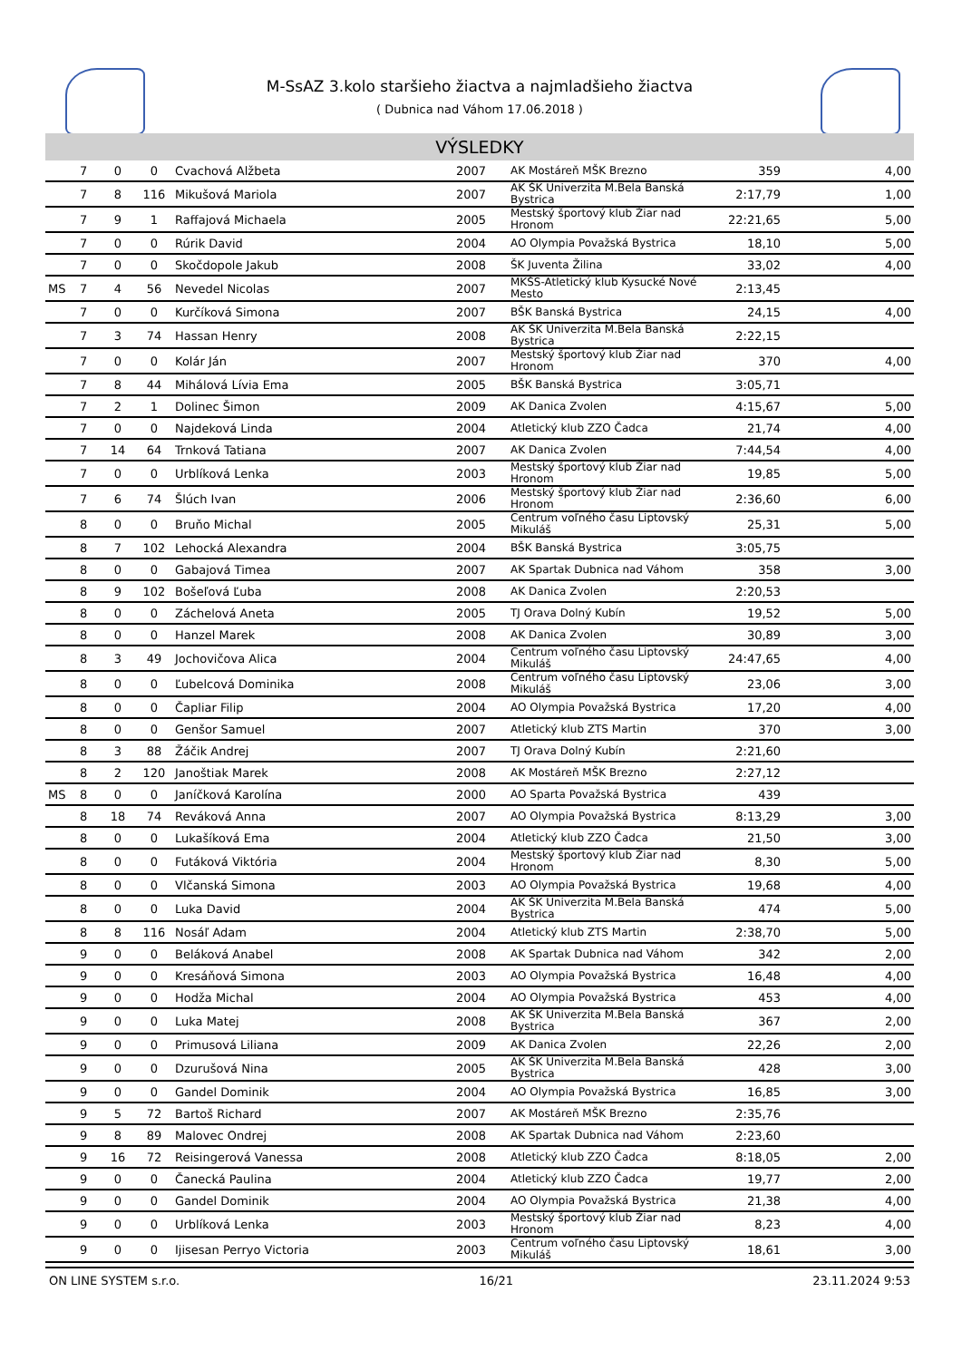M-SsAZ 3.kolo staršieho žiactva a najmladšieho žiactva
( Dubnica nad Váhom 17.06.2018 )
VÝSLEDKY
| | 7 | 0 | 0 | Cvachová Alžbeta | 2007 | AK Mostáreň MŠK Brezno | 359 | 4,00 |
| | 7 | 8 | 116 | Mikušová Mariola | 2007 | AK ŠK Univerzita M.Bela Banská Bystrica | 2:17,79 | 1,00 |
| | 7 | 9 | 1 | Raffajová Michaela | 2005 | Mestský športový klub Žiar nad Hronom | 22:21,65 | 5,00 |
| | 7 | 0 | 0 | Rúrik David | 2004 | AO Olympia Považská Bystrica | 18,10 | 5,00 |
| | 7 | 0 | 0 | Skočdopole Jakub | 2008 | ŠK Juventa Žilina | 33,02 | 4,00 |
| MS | 7 | 4 | 56 | Nevedel Nicolas | 2007 | MKŠS-Atletický klub Kysucké Nové Mesto | 2:13,45 | |
| | 7 | 0 | 0 | Kurčíková Simona | 2007 | BŠK Banská Bystrica | 24,15 | 4,00 |
| | 7 | 3 | 74 | Hassan Henry | 2008 | AK ŠK Univerzita M.Bela Banská Bystrica | 2:22,15 | |
| | 7 | 0 | 0 | Kolár Ján | 2007 | Mestský športový klub Žiar nad Hronom | 370 | 4,00 |
| | 7 | 8 | 44 | Mihálová Lívia Ema | 2005 | BŠK Banská Bystrica | 3:05,71 | |
| | 7 | 2 | 1 | Dolinec Šimon | 2009 | AK Danica Zvolen | 4:15,67 | 5,00 |
| | 7 | 0 | 0 | Najdeková Linda | 2004 | Atletický klub ZZO Čadca | 21,74 | 4,00 |
| | 7 | 14 | 64 | Trnková Tatiana | 2007 | AK Danica Zvolen | 7:44,54 | 4,00 |
| | 7 | 0 | 0 | Urblíková Lenka | 2003 | Mestský športový klub Žiar nad Hronom | 19,85 | 5,00 |
| | 7 | 6 | 74 | Šlúch Ivan | 2006 | Mestský športový klub Žiar nad Hronom | 2:36,60 | 6,00 |
| | 8 | 0 | 0 | Bruňo Michal | 2005 | Centrum voľného času Liptovský Mikuláš | 25,31 | 5,00 |
| | 8 | 7 | 102 | Lehocká Alexandra | 2004 | BŠK Banská Bystrica | 3:05,75 | |
| | 8 | 0 | 0 | Gabajová Timea | 2007 | AK Spartak Dubnica nad Váhom | 358 | 3,00 |
| | 8 | 9 | 102 | Bošeľová Ľuba | 2008 | AK Danica Zvolen | 2:20,53 | |
| | 8 | 0 | 0 | Záchelová Aneta | 2005 | TJ Orava Dolný Kubín | 19,52 | 5,00 |
| | 8 | 0 | 0 | Hanzel Marek | 2008 | AK Danica Zvolen | 30,89 | 3,00 |
| | 8 | 3 | 49 | Jochovičova Alica | 2004 | Centrum voľného času Liptovský Mikuláš | 24:47,65 | 4,00 |
| | 8 | 0 | 0 | Ľubelcová Dominika | 2008 | Centrum voľného času Liptovský Mikuláš | 23,06 | 3,00 |
| | 8 | 0 | 0 | Čapliar Filip | 2004 | AO Olympia Považská Bystrica | 17,20 | 4,00 |
| | 8 | 0 | 0 | Genšor Samuel | 2007 | Atletický klub ZTS Martin | 370 | 3,00 |
| | 8 | 3 | 88 | Žáčik Andrej | 2007 | TJ Orava Dolný Kubín | 2:21,60 | |
| | 8 | 2 | 120 | Janoštiak Marek | 2008 | AK Mostáreň MŠK Brezno | 2:27,12 | |
| MS | 8 | 0 | 0 | Janíčková Karolína | 2000 | AO Sparta Považská Bystrica | 439 | |
| | 8 | 18 | 74 | Reváková Anna | 2007 | AO Olympia Považská Bystrica | 8:13,29 | 3,00 |
| | 8 | 0 | 0 | Lukašíková Ema | 2004 | Atletický klub ZZO Čadca | 21,50 | 3,00 |
| | 8 | 0 | 0 | Futáková Viktória | 2004 | Mestský športový klub Žiar nad Hronom | 8,30 | 5,00 |
| | 8 | 0 | 0 | Vlčanská Simona | 2003 | AO Olympia Považská Bystrica | 19,68 | 4,00 |
| | 8 | 0 | 0 | Luka David | 2004 | AK ŠK Univerzita M.Bela Banská Bystrica | 474 | 5,00 |
| | 8 | 8 | 116 | Nosáľ Adam | 2004 | Atletický klub ZTS Martin | 2:38,70 | 5,00 |
| | 9 | 0 | 0 | Beláková Anabel | 2008 | AK Spartak Dubnica nad Váhom | 342 | 2,00 |
| | 9 | 0 | 0 | Kresáňová Simona | 2003 | AO Olympia Považská Bystrica | 16,48 | 4,00 |
| | 9 | 0 | 0 | Hodža Michal | 2004 | AO Olympia Považská Bystrica | 453 | 4,00 |
| | 9 | 0 | 0 | Luka Matej | 2008 | AK ŠK Univerzita M.Bela Banská Bystrica | 367 | 2,00 |
| | 9 | 0 | 0 | Primusová Liliana | 2009 | AK Danica Zvolen | 22,26 | 2,00 |
| | 9 | 0 | 0 | Dzurušová Nina | 2005 | AK ŠK Univerzita M.Bela Banská Bystrica | 428 | 3,00 |
| | 9 | 0 | 0 | Gandel Dominik | 2004 | AO Olympia Považská Bystrica | 16,85 | 3,00 |
| | 9 | 5 | 72 | Bartoš Richard | 2007 | AK Mostáreň MŠK Brezno | 2:35,76 | |
| | 9 | 8 | 89 | Malovec Ondrej | 2008 | AK Spartak Dubnica nad Váhom | 2:23,60 | |
| | 9 | 16 | 72 | Reisingerová Vanessa | 2008 | Atletický klub ZZO Čadca | 8:18,05 | 2,00 |
| | 9 | 0 | 0 | Čanecká Paulina | 2004 | Atletický klub ZZO Čadca | 19,77 | 2,00 |
| | 9 | 0 | 0 | Gandel Dominik | 2004 | AO Olympia Považská Bystrica | 21,38 | 4,00 |
| | 9 | 0 | 0 | Urblíková Lenka | 2003 | Mestský športový klub Žiar nad Hronom | 8,23 | 4,00 |
| | 9 | 0 | 0 | Ijisesan Perryo Victoria | 2003 | Centrum voľného času Liptovský Mikuláš | 18,61 | 3,00 |
ON LINE SYSTEM s.r.o. 16/21 23.11.2024 9:53